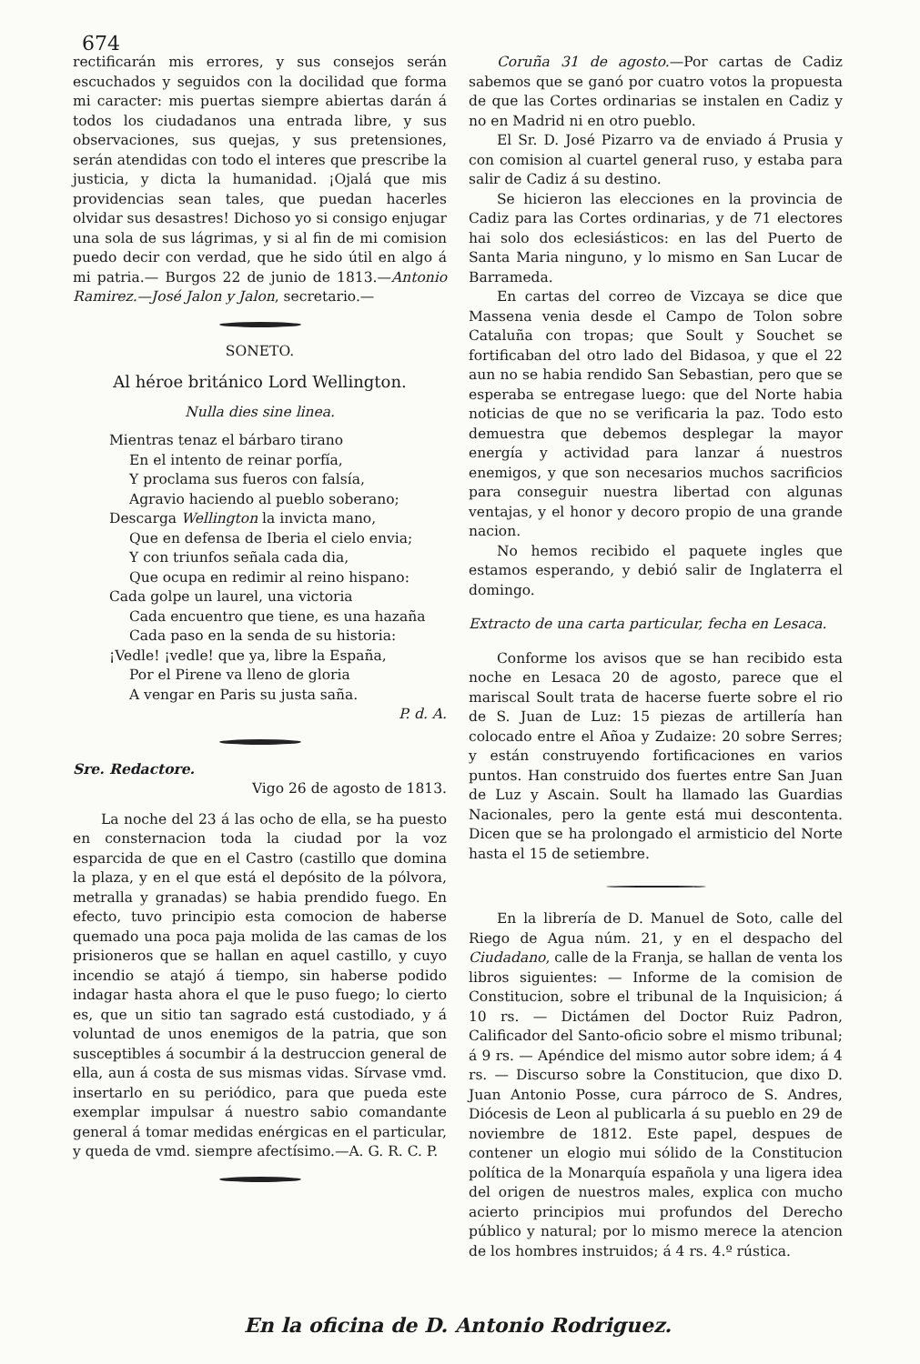674
rectificarán mis errores, y sus consejos serán escuchados y seguidos con la docilidad que forma mi caracter: mis puertas siempre abiertas darán á todos los ciudadanos una entrada libre, y sus observaciones, sus quejas, y sus pretensiones, serán atendidas con todo el interes que prescribe la justicia, y dicta la humanidad. ¡Ojalá que mis providencias sean tales, que puedan hacerles olvidar sus desastres! Dichoso yo si consigo enjugar una sola de sus lágrimas, y si al fin de mi comision puedo decir con verdad, que he sido útil en algo á mi patria.— Burgos 22 de junio de 1813.—Antonio Ramirez.—José Jalon y Jalon, secretario.—
SONETO.
Al héroe británico Lord Wellington.
Nulla dies sine linea.
Mientras tenaz el bárbaro tirano
En el intento de reinar porfía,
Y proclama sus fueros con falsía,
Agravio haciendo al pueblo soberano;
Descarga Wellington la invicta mano,
Que en defensa de Iberia el cielo envia;
Y con triunfos señala cada dia,
Que ocupa en redimir al reino hispano:
Cada golpe un laurel, una victoria
Cada encuentro que tiene, es una hazaña
Cada paso en la senda de su historia:
¡Vedle! ¡vedle! que ya, libre la España,
Por el Pirene va lleno de gloria
A vengar en Paris su justa saña.
P. d. A.
Sre. Redactore.
Vigo 26 de agosto de 1813.
La noche del 23 á las ocho de ella, se ha puesto en consternacion toda la ciudad por la voz esparcida de que en el Castro (castillo que domina la plaza, y en el que está el depósito de la pólvora, metralla y granadas) se habia prendido fuego. En efecto, tuvo principio esta comocion de haberse quemado una poca paja molida de las camas de los prisioneros que se hallan en aquel castillo, y cuyo incendio se atajó á tiempo, sin haberse podido indagar hasta ahora el que le puso fuego; lo cierto es, que un sitio tan sagrado está custodiado, y á voluntad de unos enemigos de la patria, que son susceptibles á socumbir á la destruccion general de ella, aun á costa de sus mismas vidas. Sírvase vmd. insertarlo en su periódico, para que pueda este exemplar impulsar á nuestro sabio comandante general á tomar medidas enérgicas en el particular, y queda de vmd. siempre afectísimo.—A. G. R. C. P.
Coruña 31 de agosto.—Por cartas de Cadiz sabemos que se ganó por cuatro votos la propuesta de que las Cortes ordinarias se instalen en Cadiz y no en Madrid ni en otro pueblo.
El Sr. D. José Pizarro va de enviado á Prusia y con comision al cuartel general ruso, y estaba para salir de Cadiz á su destino.
Se hicieron las elecciones en la provincia de Cadiz para las Cortes ordinarias, y de 71 electores hai solo dos eclesiásticos: en las del Puerto de Santa Maria ninguno, y lo mismo en San Lucar de Barrameda.
En cartas del correo de Vizcaya se dice que Massena venia desde el Campo de Tolon sobre Cataluña con tropas; que Soult y Souchet se fortificaban del otro lado del Bidasoa, y que el 22 aun no se habia rendido San Sebastian, pero que se esperaba se entregase luego: que del Norte habia noticias de que no se verificaria la paz. Todo esto demuestra que debemos desplegar la mayor energía y actividad para lanzar á nuestros enemigos, y que son necesarios muchos sacrificios para conseguir nuestra libertad con algunas ventajas, y el honor y decoro propio de una grande nacion.
No hemos recibido el paquete ingles que estamos esperando, y debió salir de Inglaterra el domingo.
Extracto de una carta particular, fecha en Lesaca.
Conforme los avisos que se han recibido esta noche en Lesaca 20 de agosto, parece que el mariscal Soult trata de hacerse fuerte sobre el rio de S. Juan de Luz: 15 piezas de artillería han colocado entre el Añoa y Zudaize: 20 sobre Serres; y están construyendo fortificaciones en varios puntos. Han construido dos fuertes entre San Juan de Luz y Ascain. Soult ha llamado las Guardias Nacionales, pero la gente está mui descontenta. Dicen que se ha prolongado el armisticio del Norte hasta el 15 de setiembre.
En la librería de D. Manuel de Soto, calle del Riego de Agua núm. 21, y en el despacho del Ciudadano, calle de la Franja, se hallan de venta los libros siguientes: — Informe de la comision de Constitucion, sobre el tribunal de la Inquisicion; á 10 rs. — Dictámen del Doctor Ruiz Padron, Calificador del Santo-oficio sobre el mismo tribunal; á 9 rs. — Apéndice del mismo autor sobre idem; á 4 rs. — Discurso sobre la Constitucion, que dixo D. Juan Antonio Posse, cura párroco de S. Andres, Diócesis de Leon al publicarla á su pueblo en 29 de noviembre de 1812. Este papel, despues de contener un elogio mui sólido de la Constitucion política de la Monarquía española y una ligera idea del origen de nuestros males, explica con mucho acierto principios mui profundos del Derecho público y natural; por lo mismo merece la atencion de los hombres instruidos; á 4 rs. 4.º rústica.
En la oficina de D. Antonio Rodriguez.